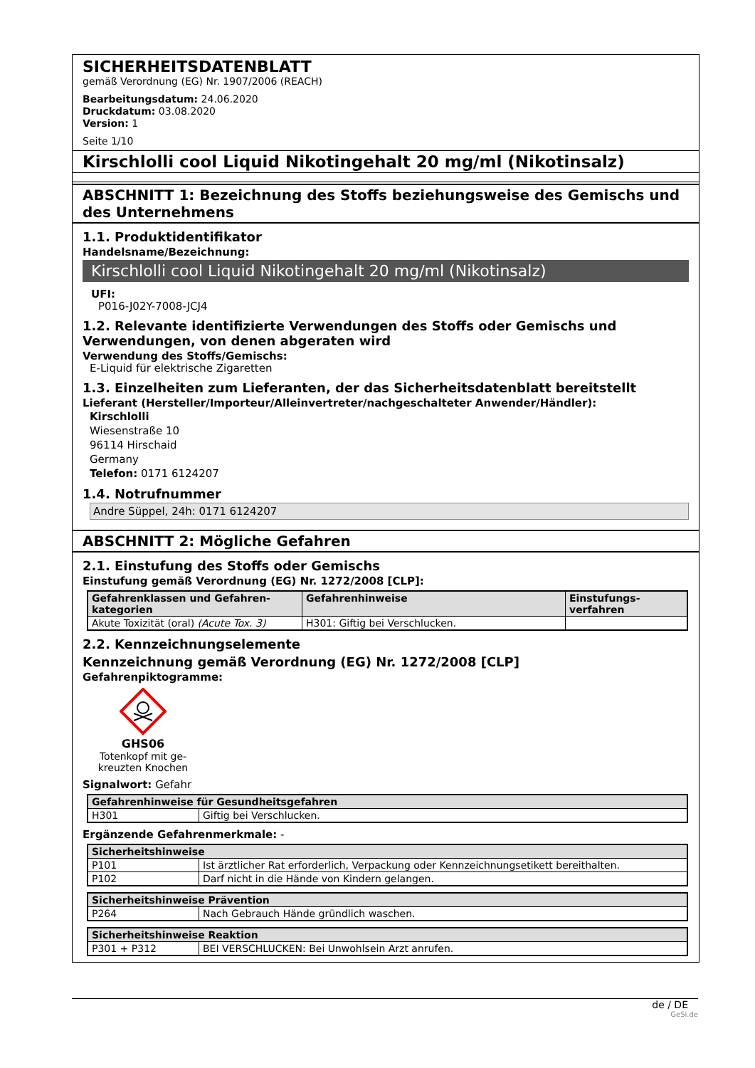SICHERHEITSDATENBLATT
gemäß Verordnung (EG) Nr. 1907/2006 (REACH)
Bearbeitungsdatum: 24.06.2020
Druckdatum: 03.08.2020
Version: 1
Seite 1/10
Kirschlolli cool Liquid Nikotingehalt 20 mg/ml (Nikotinsalz)
ABSCHNITT 1: Bezeichnung des Stoffs beziehungsweise des Gemischs und des Unternehmens
1.1. Produktidentifikator
Handelsname/Bezeichnung:
Kirschlolli cool Liquid Nikotingehalt 20 mg/ml (Nikotinsalz)
UFI:
P016-J02Y-7008-JCJ4
1.2. Relevante identifizierte Verwendungen des Stoffs oder Gemischs und Verwendungen, von denen abgeraten wird
Verwendung des Stoffs/Gemischs:
E-Liquid für elektrische Zigaretten
1.3. Einzelheiten zum Lieferanten, der das Sicherheitsdatenblatt bereitstellt
Lieferant (Hersteller/Importeur/Alleinvertreter/nachgeschalteter Anwender/Händler):
Kirschlolli
Wiesenstraße 10
96114 Hirschaid
Germany
Telefon: 0171 6124207
1.4. Notrufnummer
Andre Süppel, 24h: 0171 6124207
ABSCHNITT 2: Mögliche Gefahren
2.1. Einstufung des Stoffs oder Gemischs
Einstufung gemäß Verordnung (EG) Nr. 1272/2008 [CLP]:
| Gefahrenklassen und Gefahren-kategorien | Gefahrenhinweise | Einstufungs-verfahren |
| --- | --- | --- |
| Akute Toxizität (oral) (Acute Tox. 3) | H301: Giftig bei Verschlucken. | |
2.2. Kennzeichnungselemente
Kennzeichnung gemäß Verordnung (EG) Nr. 1272/2008 [CLP]
Gefahrenpiktogramme:
GHS06
Totenkopf mit ge-kreuzten Knochen
Signalwort: Gefahr
| Gefahrenhinweise für Gesundheitsgefahren | |
| --- | --- |
| H301 | Giftig bei Verschlucken. |
Ergänzende Gefahrenmerkmale: -
| Sicherheitshinweise | |
| --- | --- |
| P101 | Ist ärztlicher Rat erforderlich, Verpackung oder Kennzeichnungsetikett bereithalten. |
| P102 | Darf nicht in die Hände von Kindern gelangen. |
| Sicherheitshinweise Prävention | |
| --- | --- |
| P264 | Nach Gebrauch Hände gründlich waschen. |
| Sicherheitshinweise Reaktion | |
| --- | --- |
| P301 + P312 | BEI VERSCHLUCKEN: Bei Unwohlsein Arzt anrufen. |
de / DE
GeSi.de